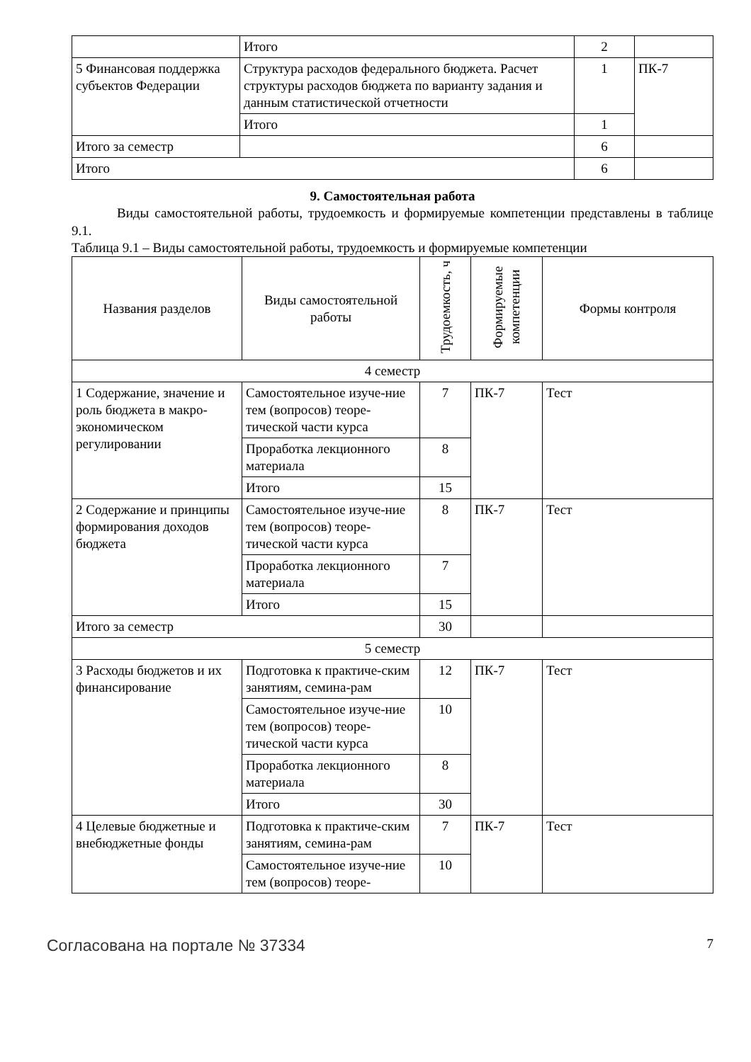| | Итого | 2 | |
| 5 Финансовая поддержка субъектов Федерации | Структура расходов федерального бюджета. Расчет структуры расходов бюджета по варианту задания и данным статистической отчетности | 1 | ПК-7 |
| | Итого | 1 | |
| Итого за семестр | | 6 | |
| Итого | | 6 | |
9. Самостоятельная работа
Виды самостоятельной работы, трудоемкость и формируемые компетенции представлены в таблице 9.1.
Таблица 9.1 – Виды самостоятельной работы, трудоемкость и формируемые компетенции
| Названия разделов | Виды самостоятельной работы | Трудоемкость, ч | Формируемые компетенции | Формы контроля |
| --- | --- | --- | --- | --- |
| 4 семестр | | | | |
| 1 Содержание, значение и роль бюджета в макро-экономическом регулировании | Самостоятельное изуче-ние тем (вопросов) теоре-тической части курса | 7 | ПК-7 | Тест |
| | Проработка лекционного материала | 8 | | |
| | Итого | 15 | | |
| 2 Содержание и принципы формирования доходов бюджета | Самостоятельное изуче-ние тем (вопросов) теоре-тической части курса | 8 | ПК-7 | Тест |
| | Проработка лекционного материала | 7 | | |
| | Итого | 15 | | |
| Итого за семестр | | 30 | | |
| 5 семестр | | | | |
| 3 Расходы бюджетов и их финансирование | Подготовка к практиче-ским занятиям, семина-рам | 12 | ПК-7 | Тест |
| | Самостоятельное изуче-ние тем (вопросов) теоре-тической части курса | 10 | | |
| | Проработка лекционного материала | 8 | | |
| | Итого | 30 | | |
| 4 Целевые бюджетные и внебюджетные фонды | Подготовка к практиче-ским занятиям, семина-рам | 7 | ПК-7 | Тест |
| | Самостоятельное изуче-ние тем (вопросов) теоре- | 10 | | |
Согласована на портале № 37334 7